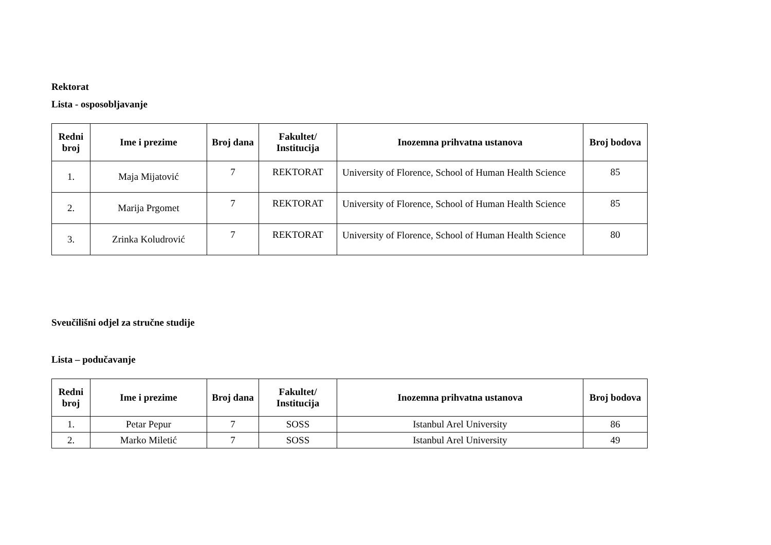Rektorat
Lista - osposobljavanje
| Redni broj | Ime i prezime | Broj dana | Fakultet/ Institucija | Inozemna prihvatna ustanova | Broj bodova |
| --- | --- | --- | --- | --- | --- |
| 1. | Maja Mijatović | 7 | REKTORAT | University of Florence, School of Human Health Science | 85 |
| 2. | Marija Prgomet | 7 | REKTORAT | University of Florence, School of Human Health Science | 85 |
| 3. | Zrinka Koludrović | 7 | REKTORAT | University of Florence, School of Human Health Science | 80 |
Sveučilišni odjel za stručne studije
Lista – podučavanje
| Redni broj | Ime i prezime | Broj dana | Fakultet/ Institucija | Inozemna prihvatna ustanova | Broj bodova |
| --- | --- | --- | --- | --- | --- |
| 1. | Petar Pepur | 7 | SOSS | Istanbul Arel University | 86 |
| 2. | Marko Miletić | 7 | SOSS | Istanbul Arel University | 49 |